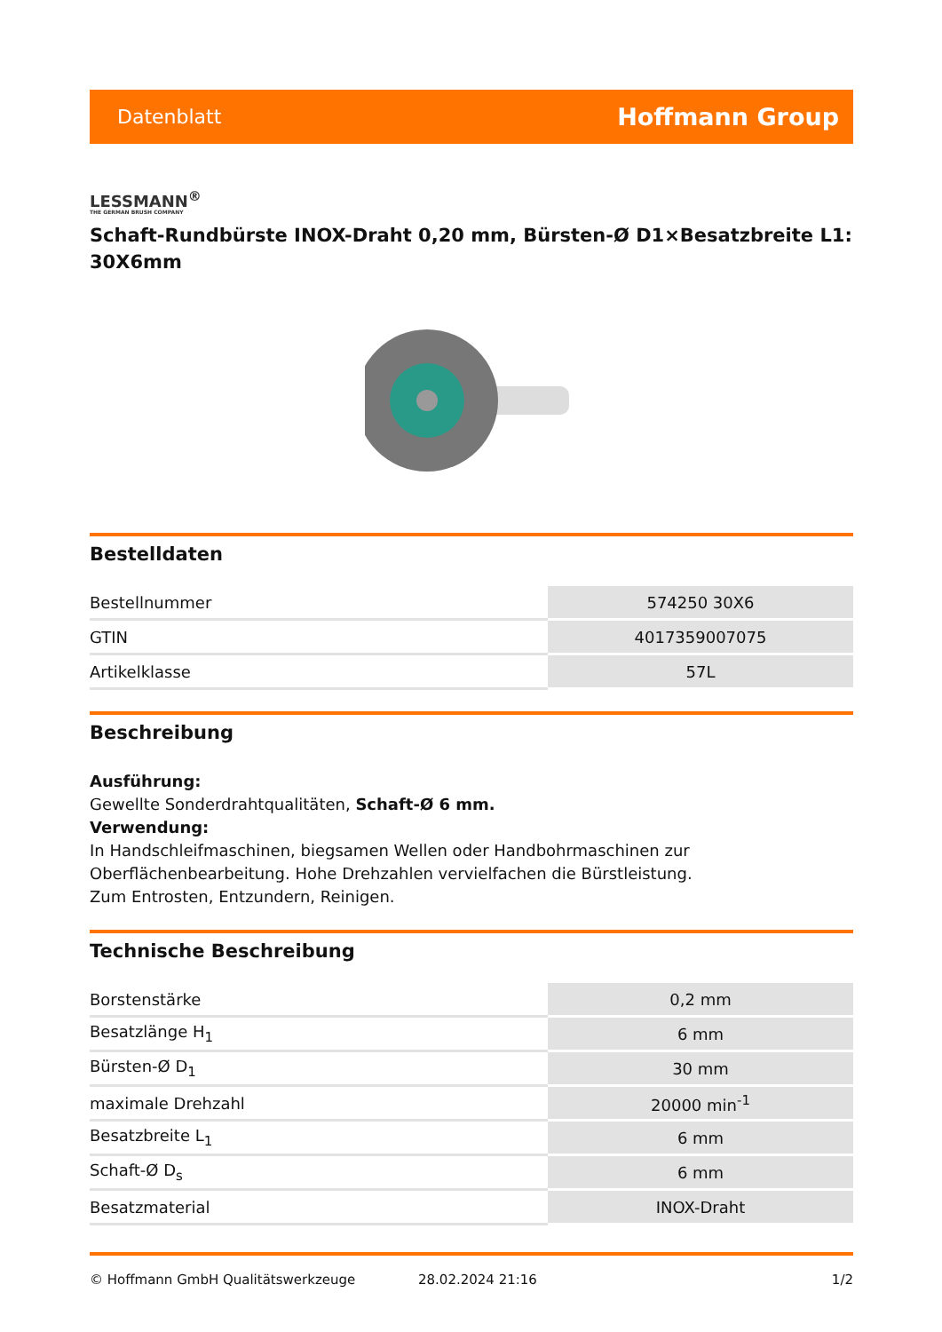Datenblatt Hoffmann Group
LESSMANN<sup>®</sup>
THE GERMAN BRUSH COMPANY
Schaft-Rundbürste INOX-Draht 0,20 mm, Bürsten-Ø D1×Besatzbreite L1: 30X6mm
Bestelldaten
| Bestellnummer | 574250 30X6 |
| GTIN | 4017359007075 |
| Artikelklasse | 57L |
Beschreibung
Ausführung:
Gewellte Sonderdrahtqualitäten, Schaft-Ø 6 mm.
Verwendung:
In Handschleifmaschinen, biegsamen Wellen oder Handbohrmaschinen zur Oberflächenbearbeitung. Hohe Drehzahlen vervielfachen die Bürstleistung.
Zum Entrosten, Entzundern, Reinigen.
Technische Beschreibung
| Borstenstärke | 0,2 mm |
| Besatzlänge H<sub>1</sub> | 6 mm |
| Bürsten-Ø D<sub>1</sub> | 30 mm |
| maximale Drehzahl | 20000 min<sup>-1</sup> |
| Besatzbreite L<sub>1</sub> | 6 mm |
| Schaft-Ø D<sub>s</sub> | 6 mm |
| Besatzmaterial | INOX-Draht |
© Hoffmann GmbH Qualitätswerkzeuge 28.02.2024 21:16 1/2